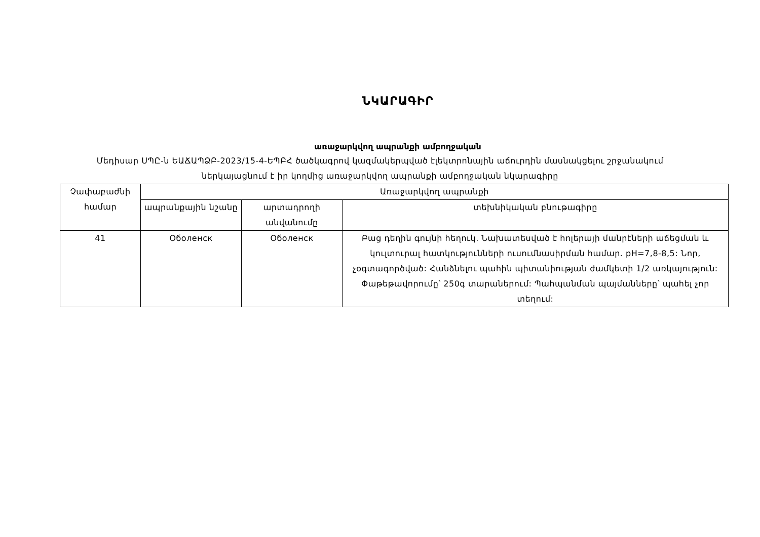ՆԿԱՐԱԳԻՐ
առաջարկվող ապրանքի ամբողջական
Մեդիսար ՍՊԸ-ն ԵԱՃԱՊՁԲ-2023/15-4-ԵՊԲՀ ծածկագրով կազմակերպված էլեկտրոնային աճուրդին մասնակցելու շրջանակում ներկայացնում է իր կողմից առաջարկվող ապրանքի ամբողջական նկարագիրը
| Չափաբաժնի համար | Առաջարկվող ապրանքի | | |
| --- | --- | --- | --- |
| | ապրանքային նշանը | արտադրողի անվանումը | տեխնիկական բնութագիրը |
| 41 | Оболенск | Оболенск | Բաց դեղին գույնի հեղուկ. Նախատեսված է հոլերայի մանրէների աճեցման և կուլտուրալ հատկությունների ուսումնասիրման համար. pH=7,8-8,5: Նոր, չօգտագործված: Հանձնելու պահին պիտանիության ժամկետի 1/2 առկայություն: Փաթեթավորումը՝ 250գ տարաներում: Պահպանման պայմանները՝ պահել չոր տեղում: |